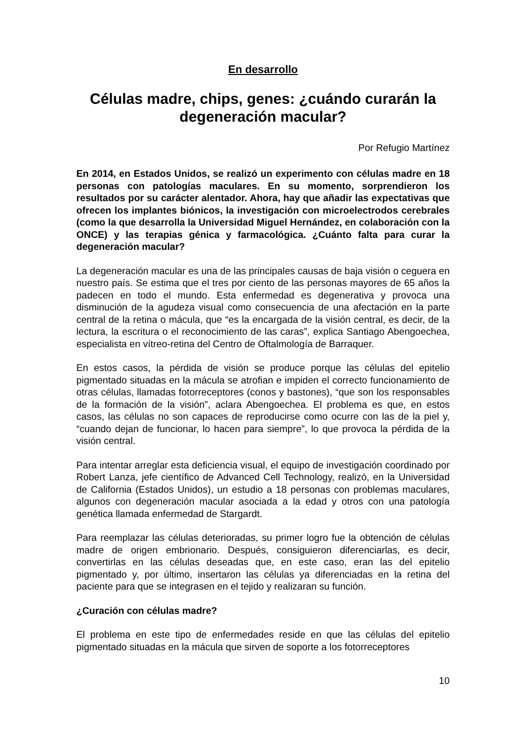En desarrollo
Células madre, chips, genes: ¿cuándo curarán la degeneración macular?
Por Refugio Martínez
En 2014, en Estados Unidos, se realizó un experimento con células madre en 18 personas con patologías maculares. En su momento, sorprendieron los resultados por su carácter alentador. Ahora, hay que añadir las expectativas que ofrecen los implantes biónicos, la investigación con microelectrodos cerebrales (como la que desarrolla la Universidad Miguel Hernández, en colaboración con la ONCE) y las terapias génica y farmacológica. ¿Cuánto falta para curar la degeneración macular?
La degeneración macular es una de las principales causas de baja visión o ceguera en nuestro país. Se estima que el tres por ciento de las personas mayores de 65 años la padecen en todo el mundo. Esta enfermedad es degenerativa y provoca una disminución de la agudeza visual como consecuencia de una afectación en la parte central de la retina o mácula, que “es la encargada de la visión central, es decir, de la lectura, la escritura o el reconocimiento de las caras”, explica Santiago Abengoechea, especialista en vítreo-retina del Centro de Oftalmología de Barraquer.
En estos casos, la pérdida de visión se produce porque las células del epitelio pigmentado situadas en la mácula se atrofian e impiden el correcto funcionamiento de otras células, llamadas fotorreceptores (conos y bastones), “que son los responsables de la formación de la visión”, aclara Abengoechea. El problema es que, en estos casos, las células no son capaces de reproducirse como ocurre con las de la piel y, “cuando dejan de funcionar, lo hacen para siempre”, lo que provoca la pérdida de la visión central.
Para intentar arreglar esta deficiencia visual, el equipo de investigación coordinado por Robert Lanza, jefe científico de Advanced Cell Technology, realizó, en la Universidad de California (Estados Unidos), un estudio a 18 personas con problemas maculares, algunos con degeneración macular asociada a la edad y otros con una patología genética llamada enfermedad de Stargardt.
Para reemplazar las células deterioradas, su primer logro fue la obtención de células madre de origen embrionario. Después, consiguieron diferenciarlas, es decir, convertirlas en las células deseadas que, en este caso, eran las del epitelio pigmentado y, por último, insertaron las células ya diferenciadas en la retina del paciente para que se integrasen en el tejido y realizaran su función.
¿Curación con células madre?
El problema en este tipo de enfermedades reside en que las células del epitelio pigmentado situadas en la mácula que sirven de soporte a los fotorreceptores
10